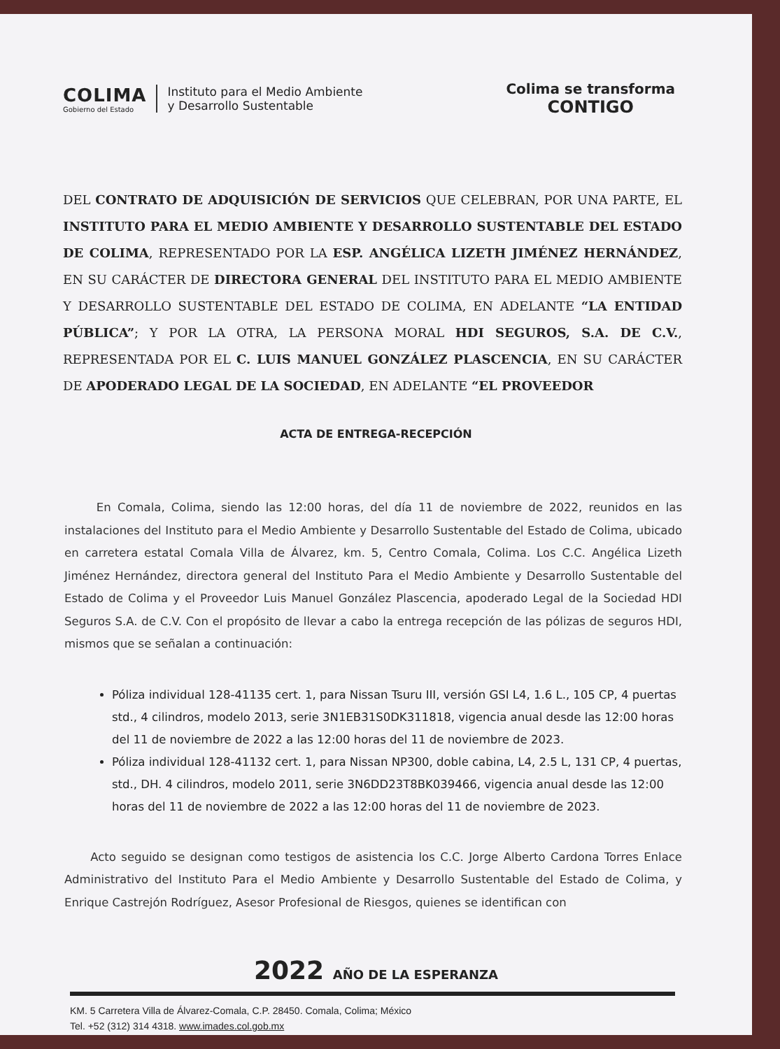COLIMA
Gobierno del Estado
Instituto para el Medio Ambiente
y Desarrollo Sustentable
Colima se transforma
CONTIGO
DEL CONTRATO DE ADQUISICIÓN DE SERVICIOS QUE CELEBRAN, POR UNA PARTE, EL INSTITUTO PARA EL MEDIO AMBIENTE Y DESARROLLO SUSTENTABLE DEL ESTADO DE COLIMA, REPRESENTADO POR LA ESP. ANGÉLICA LIZETH JIMÉNEZ HERNÁNDEZ, EN SU CARÁCTER DE DIRECTORA GENERAL DEL INSTITUTO PARA EL MEDIO AMBIENTE Y DESARROLLO SUSTENTABLE DEL ESTADO DE COLIMA, EN ADELANTE “LA ENTIDAD PÚBLICA”; Y POR LA OTRA, LA PERSONA MORAL HDI SEGUROS, S.A. DE C.V., REPRESENTADA POR EL C. LUIS MANUEL GONZÁLEZ PLASCENCIA, EN SU CARÁCTER DE APODERADO LEGAL DE LA SOCIEDAD, EN ADELANTE “EL PROVEEDOR
ACTA DE ENTREGA-RECEPCIÓN
En Comala, Colima, siendo las 12:00 horas, del día 11 de noviembre de 2022, reunidos en las instalaciones del Instituto para el Medio Ambiente y Desarrollo Sustentable del Estado de Colima, ubicado en carretera estatal Comala Villa de Álvarez, km. 5, Centro Comala, Colima. Los C.C. Angélica Lizeth Jiménez Hernández, directora general del Instituto Para el Medio Ambiente y Desarrollo Sustentable del Estado de Colima y el Proveedor Luis Manuel González Plascencia, apoderado Legal de la Sociedad HDI Seguros S.A. de C.V. Con el propósito de llevar a cabo la entrega recepción de las pólizas de seguros HDI, mismos que se señalan a continuación:
Póliza individual 128-41135 cert. 1, para Nissan Tsuru III, versión GSI L4, 1.6 L., 105 CP, 4 puertas std., 4 cilindros, modelo 2013, serie 3N1EB31S0DK311818, vigencia anual desde las 12:00 horas del 11 de noviembre de 2022 a las 12:00 horas del 11 de noviembre de 2023.
Póliza individual 128-41132 cert. 1, para Nissan NP300, doble cabina, L4, 2.5 L, 131 CP, 4 puertas, std., DH. 4 cilindros, modelo 2011, serie 3N6DD23T8BK039466, vigencia anual desde las 12:00 horas del 11 de noviembre de 2022 a las 12:00 horas del 11 de noviembre de 2023.
Acto seguido se designan como testigos de asistencia los C.C. Jorge Alberto Cardona Torres Enlace Administrativo del Instituto Para el Medio Ambiente y Desarrollo Sustentable del Estado de Colima, y Enrique Castrejón Rodríguez, Asesor Profesional de Riesgos, quienes se identifican con
2022 AÑO DE LA ESPERANZA
KM. 5 Carretera Villa de Álvarez-Comala, C.P. 28450. Comala, Colima; México
Tel. +52 (312) 314 4318. www.imades.col.gob.mx